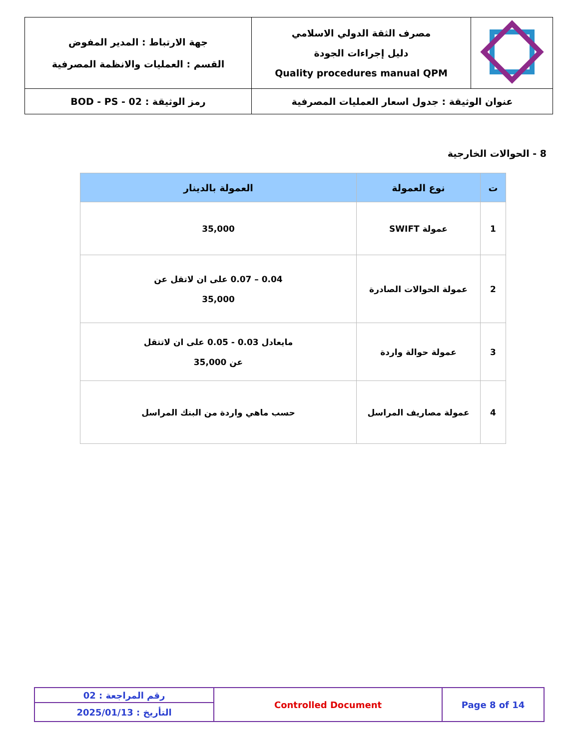| | مصرف الثقة الدولي الاسلامي دليل إجراءات الجودة Quality procedures manual QPM | جهة الارتباط : المدير المفوض القسم : العمليات والانظمة المصرفية |
| عنوان الوثيقة : جدول اسعار العمليات المصرفية | | رمز الوثيقة : BOD - PS - 02 |
8 - الحوالات الخارجية
| ت | نوع العمولة | العمولة بالدينار |
| --- | --- | --- |
| 1 | عمولة SWIFT | 35,000 |
| 2 | عمولة الحوالات الصادرة | 0.04 – 0.07 على ان لاتقل عن 35,000 |
| 3 | عمولة حوالة واردة | مايعادل 0.03 - 0.05 على ان لاتتقل عن 35,000 |
| 4 | عمولة مصاريف المراسل | حسب ماهي واردة من البنك المراسل |
| رقم المراجعة : 02 | Controlled Document | Page 8 of 14 |
| التأريخ : 2025/01/13 | | |